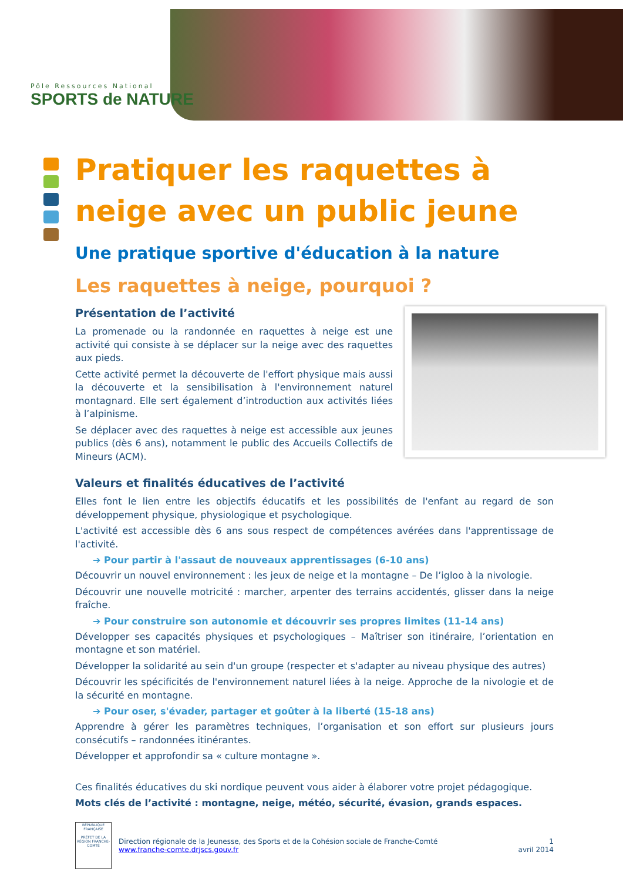Pôle Ressources National
SPORTS de NATURE
Pratiquer les raquettes à neige avec un public jeune
Une pratique sportive d'éducation à la nature
Les raquettes à neige, pourquoi ?
Présentation de l’activité
La promenade ou la randonnée en raquettes à neige est une activité qui consiste à se déplacer sur la neige avec des raquettes aux pieds.
Cette activité permet la découverte de l'effort physique mais aussi la découverte et la sensibilisation à l'environnement naturel montagnard. Elle sert également d’introduction aux activités liées à l’alpinisme.
Se déplacer avec des raquettes à neige est accessible aux jeunes publics (dès 6 ans), notamment le public des Accueils Collectifs de Mineurs (ACM).
Valeurs et finalités éducatives de l’activité
Elles font le lien entre les objectifs éducatifs et les possibilités de l'enfant au regard de son développement physique, physiologique et psychologique.
L'activité est accessible dès 6 ans sous respect de compétences avérées dans l'apprentissage de l'activité.
➔ Pour partir à l'assaut de nouveaux apprentissages (6-10 ans)
Découvrir un nouvel environnement : les jeux de neige et la montagne – De l’igloo à la nivologie.
Découvrir une nouvelle motricité : marcher, arpenter des terrains accidentés, glisser dans la neige fraîche.
➔ Pour construire son autonomie et découvrir ses propres limites (11-14 ans)
Développer ses capacités physiques et psychologiques – Maîtriser son itinéraire, l’orientation en montagne et son matériel.
Développer la solidarité au sein d'un groupe (respecter et s'adapter au niveau physique des autres)
Découvrir les spécificités de l'environnement naturel liées à la neige. Approche de la nivologie et de la sécurité en montagne.
➔ Pour oser, s'évader, partager et goûter à la liberté (15-18 ans)
Apprendre à gérer les paramètres techniques, l’organisation et son effort sur plusieurs jours consécutifs – randonnées itinérantes.
Développer et approfondir sa « culture montagne ».
Ces finalités éducatives du ski nordique peuvent vous aider à élaborer votre projet pédagogique.
Mots clés de l’activité : montagne, neige, météo, sécurité, évasion, grands espaces.
RÉPUBLIQUE FRANÇAISE
PRÉFET DE LA RÉGION FRANCHE-COMTÉ
Direction régionale de la Jeunesse, des Sports et de la Cohésion sociale de Franche-Comté
www.franche-comte.drjscs.gouv.fr
1
avril 2014